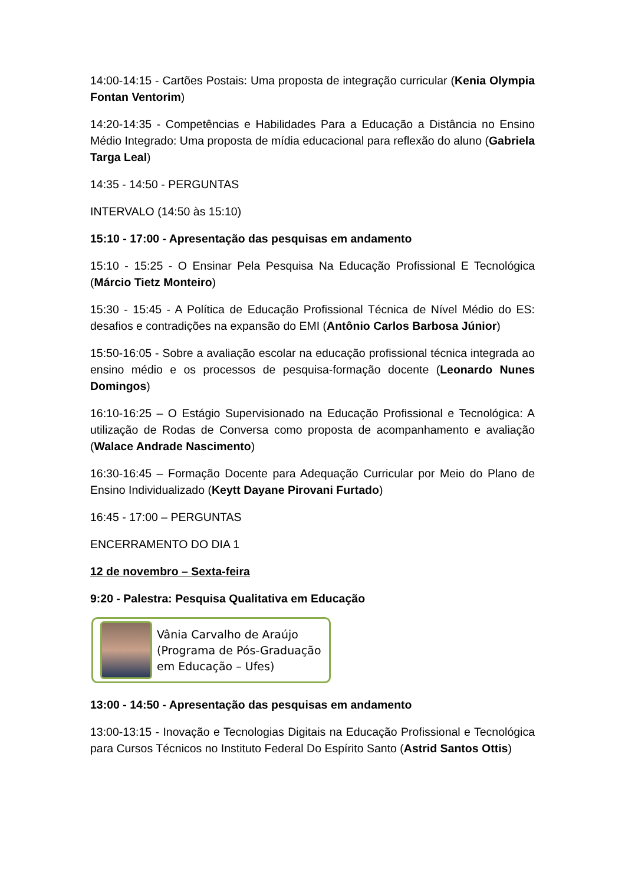14:00-14:15 - Cartões Postais: Uma proposta de integração curricular (Kenia Olympia Fontan Ventorim)
14:20-14:35 - Competências e Habilidades Para a Educação a Distância no Ensino Médio Integrado: Uma proposta de mídia educacional para reflexão do aluno (Gabriela Targa Leal)
14:35 - 14:50 - PERGUNTAS
INTERVALO (14:50 às 15:10)
15:10 - 17:00 - Apresentação das pesquisas em andamento
15:10 - 15:25 - O Ensinar Pela Pesquisa Na Educação Profissional E Tecnológica (Márcio Tietz Monteiro)
15:30 - 15:45 - A Política de Educação Profissional Técnica de Nível Médio do ES: desafios e contradições na expansão do EMI (Antônio Carlos Barbosa Júnior)
15:50-16:05 - Sobre a avaliação escolar na educação profissional técnica integrada ao ensino médio e os processos de pesquisa-formação docente (Leonardo Nunes Domingos)
16:10-16:25 – O Estágio Supervisionado na Educação Profissional e Tecnológica: A utilização de Rodas de Conversa como proposta de acompanhamento e avaliação (Walace Andrade Nascimento)
16:30-16:45 – Formação Docente para Adequação Curricular por Meio do Plano de Ensino Individualizado (Keytt Dayane Pirovani Furtado)
16:45 - 17:00 – PERGUNTAS
ENCERRAMENTO DO DIA 1
12 de novembro – Sexta-feira
9:20 - Palestra: Pesquisa Qualitativa em Educação
Vânia Carvalho de Araújo
(Programa de Pós-Graduação
em Educação – Ufes)
13:00 - 14:50 - Apresentação das pesquisas em andamento
13:00-13:15 - Inovação e Tecnologias Digitais na Educação Profissional e Tecnológica para Cursos Técnicos no Instituto Federal Do Espírito Santo (Astrid Santos Ottis)